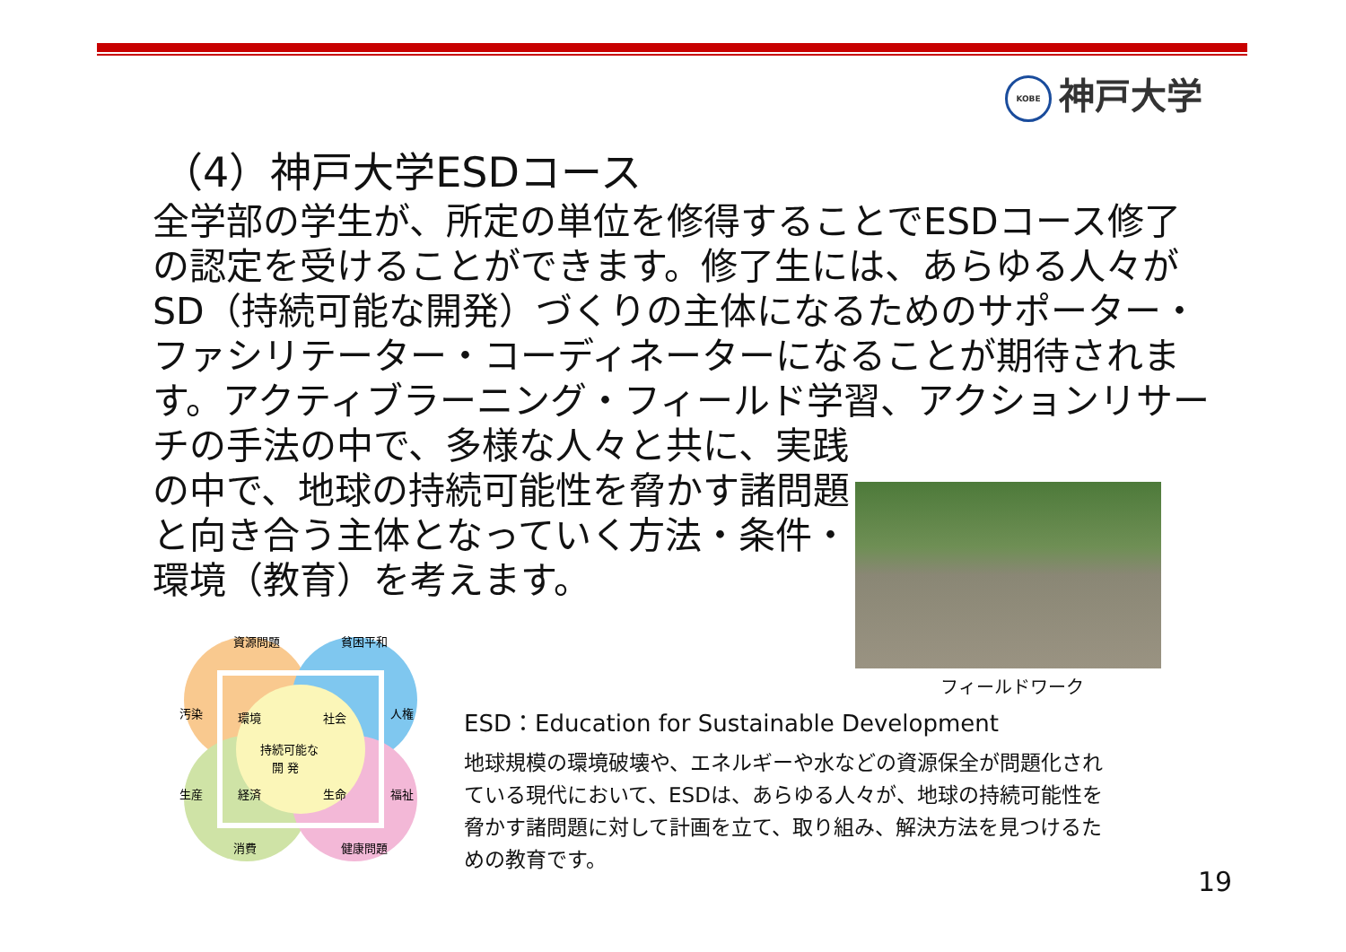KOBE 神戸大学
（4）神戸大学ESDコース
全学部の学生が、所定の単位を修得することでESDコース修了の認定を受けることができます。修了生には、あらゆる人々がSD（持続可能な開発）づくりの主体になるためのサポーター・ファシリテーター・コーディネーターになることが期待されます。アクティブラーニング・フィールド学習、アクションリサーチの手法の中で、多様な人々と共に、実践
の中で、地球の持続可能性を脅かす諸問題と向き合う主体となっていく方法・条件・環境（教育）を考えます。
フィールドワーク
資源問題
貧困平和
汚染
環境
社会
人権
持続可能な
開 発
生産
経済
生命
福祉
消費
健康問題
ESD：Education for Sustainable Development
地球規模の環境破壊や、エネルギーや水などの資源保全が問題化されている現代において、ESDは、あらゆる人々が、地球の持続可能性を脅かす諸問題に対して計画を立て、取り組み、解決方法を見つけるための教育です。
19